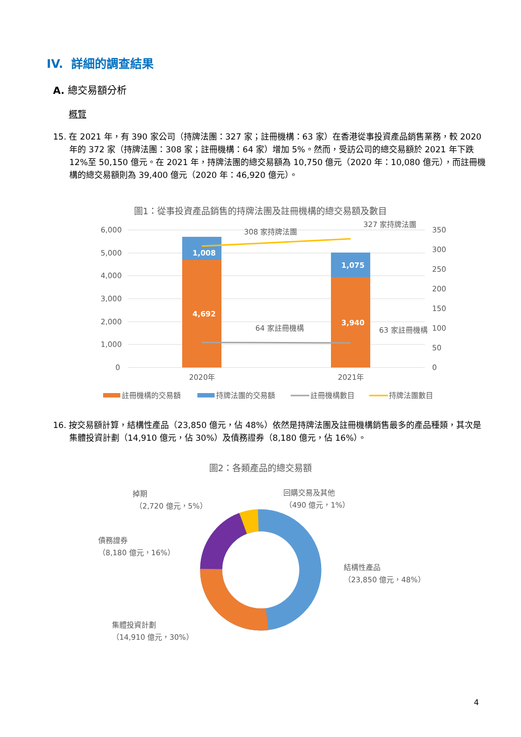IV. 詳細的調查結果
A. 總交易額分析
概覽
15. 在 2021 年，有 390 家公司（持牌法團：327 家；註冊機構：63 家）在香港從事投資產品銷售業務，較 2020 年的 372 家（持牌法團：308 家；註冊機構：64 家）增加 5%。然而，受訪公司的總交易額於 2021 年下跌 12%至 50,150 億元。在 2021 年，持牌法團的總交易額為 10,750 億元（2020 年：10,080 億元），而註冊機構的總交易額則為 39,400 億元（2020 年：46,920 億元）。
圖1：從事投資產品銷售的持牌法團及註冊機構的總交易額及數目
6,000
5,000
4,000
3,000
2,000
1,000
0
350
300
250
200
150
100
50
0
1,008
1,075
4,692
3,940
308 家持牌法團
327 家持牌法團
64 家註冊機構
63 家註冊機構
2020年
2021年
註冊機構的交易額
持牌法團的交易額
註冊機構數目
持牌法團數目
16. 按交易額計算，結構性產品（23,850 億元，佔 48%）依然是持牌法團及註冊機構銷售最多的產品種類，其次是集體投資計劃（14,910 億元，佔 30%）及債務證券（8,180 億元，佔 16%）。
圖2：各類產品的總交易額
掉期
（2,720 億元，5%）
回購交易及其他
（490 億元，1%）
債務證券
（8,180 億元，16%）
結構性產品
（23,850 億元，48%）
集體投資計劃
（14,910 億元，30%）
4